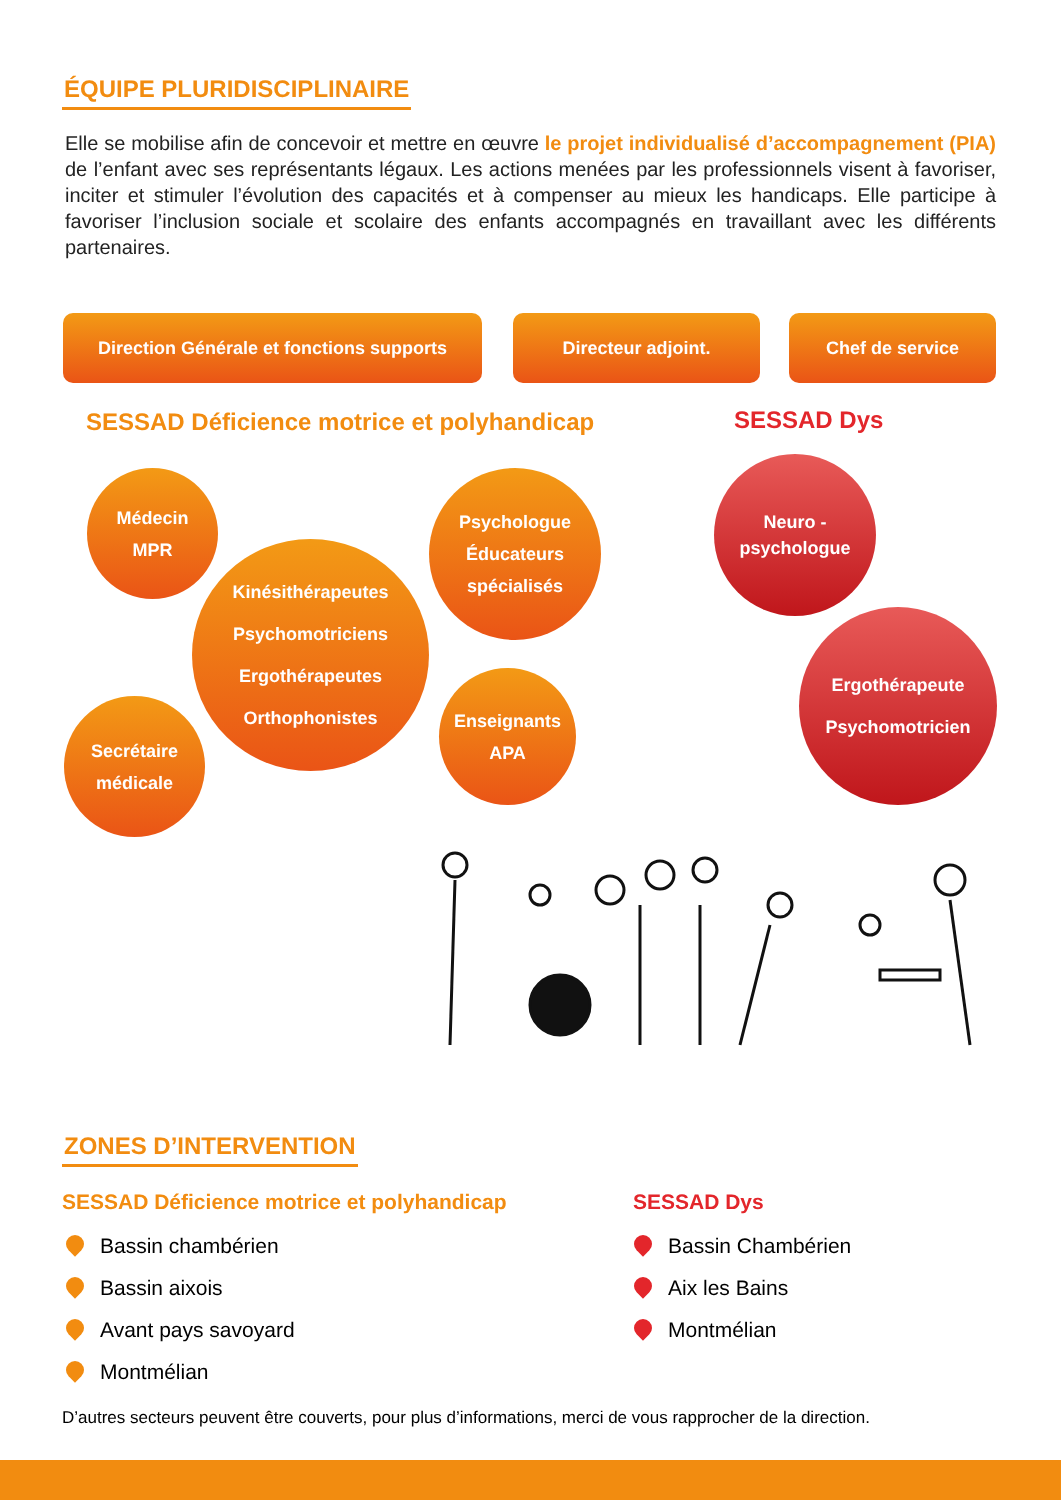ÉQUIPE PLURIDISCIPLINAIRE
Elle se mobilise afin de concevoir et mettre en œuvre le projet individualisé d’accompagnement (PIA) de l’enfant avec ses représentants légaux. Les actions menées par les professionnels visent à favoriser, inciter et stimuler l’évolution des capacités et à compenser au mieux les handicaps. Elle participe à favoriser l’inclusion sociale et scolaire des enfants accompagnés en travaillant avec les différents partenaires.
Direction Générale et fonctions supports
Directeur adjoint. Chef de service
SESSAD Déficience motrice et polyhandicap
SESSAD Dys
Médecin
MPR
Kinésithérapeutes
Psychomotriciens
Ergothérapeutes
Orthophonistes
Psychologue
Éducateurs
spécialisés
Secrétaire
médicale
Enseignants
APA
Neuro -
psychologue
Ergothérapeute
Psychomotricien
ZONES D’INTERVENTION
SESSAD Déficience motrice et polyhandicap
SESSAD Dys
Bassin chambérien
Bassin aixois
Avant pays savoyard
Montmélian
Bassin Chambérien
Aix les Bains
Montmélian
D’autres secteurs peuvent être couverts, pour plus d’informations, merci de vous rapprocher de la direction.